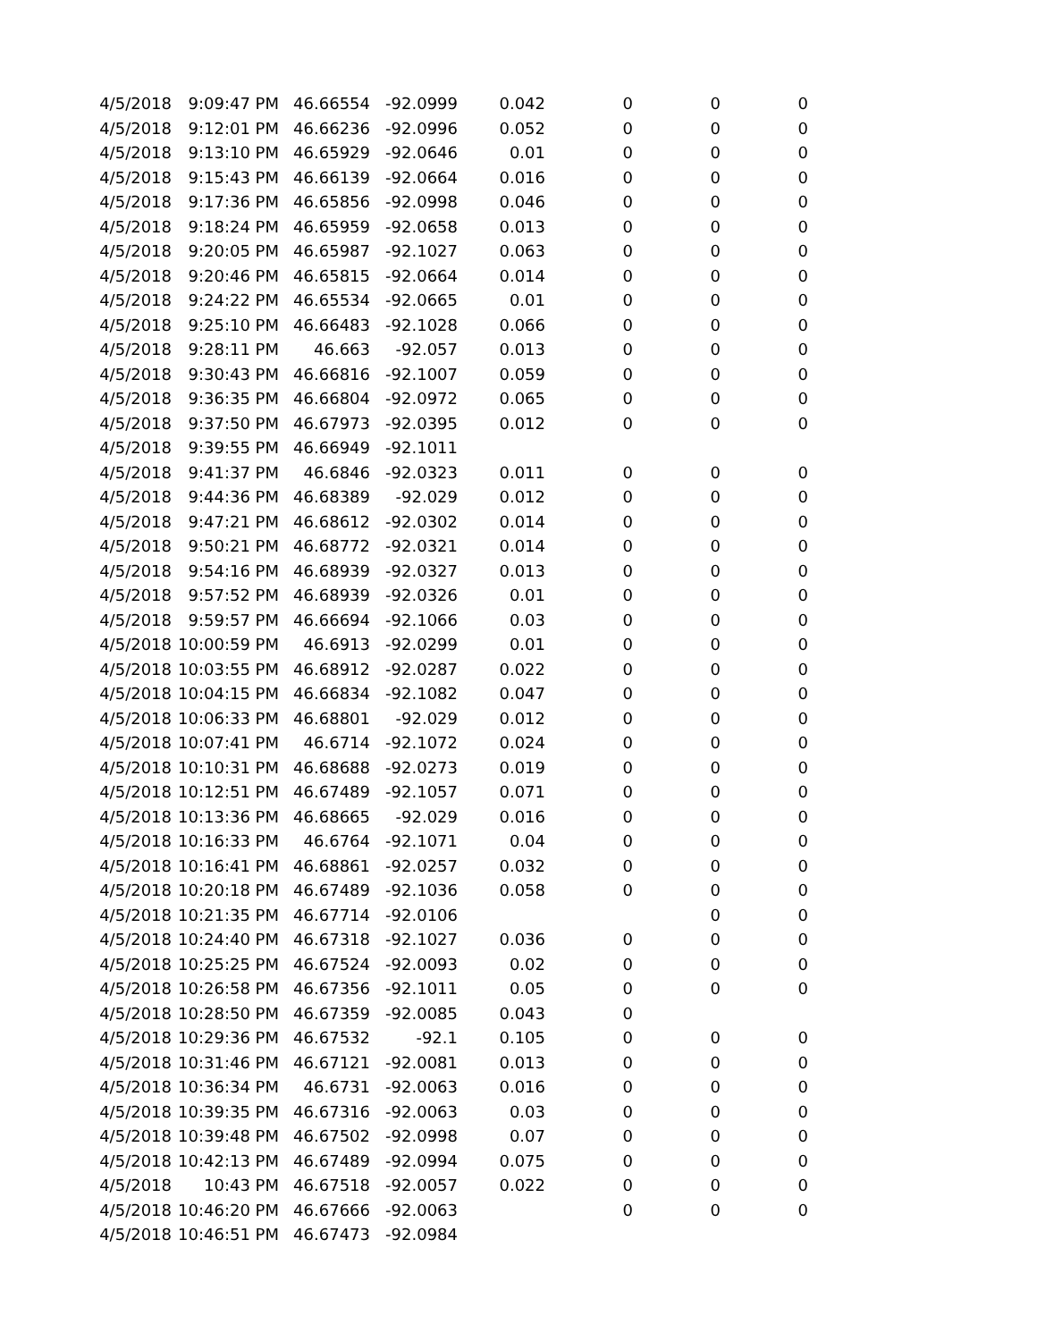| 4/5/2018 | 9:09:47 PM | 46.66554 | -92.0999 | 0.042 | 0 | 0 | 0 |
| 4/5/2018 | 9:12:01 PM | 46.66236 | -92.0996 | 0.052 | 0 | 0 | 0 |
| 4/5/2018 | 9:13:10 PM | 46.65929 | -92.0646 | 0.01 | 0 | 0 | 0 |
| 4/5/2018 | 9:15:43 PM | 46.66139 | -92.0664 | 0.016 | 0 | 0 | 0 |
| 4/5/2018 | 9:17:36 PM | 46.65856 | -92.0998 | 0.046 | 0 | 0 | 0 |
| 4/5/2018 | 9:18:24 PM | 46.65959 | -92.0658 | 0.013 | 0 | 0 | 0 |
| 4/5/2018 | 9:20:05 PM | 46.65987 | -92.1027 | 0.063 | 0 | 0 | 0 |
| 4/5/2018 | 9:20:46 PM | 46.65815 | -92.0664 | 0.014 | 0 | 0 | 0 |
| 4/5/2018 | 9:24:22 PM | 46.65534 | -92.0665 | 0.01 | 0 | 0 | 0 |
| 4/5/2018 | 9:25:10 PM | 46.66483 | -92.1028 | 0.066 | 0 | 0 | 0 |
| 4/5/2018 | 9:28:11 PM | 46.663 | -92.057 | 0.013 | 0 | 0 | 0 |
| 4/5/2018 | 9:30:43 PM | 46.66816 | -92.1007 | 0.059 | 0 | 0 | 0 |
| 4/5/2018 | 9:36:35 PM | 46.66804 | -92.0972 | 0.065 | 0 | 0 | 0 |
| 4/5/2018 | 9:37:50 PM | 46.67973 | -92.0395 | 0.012 | 0 | 0 | 0 |
| 4/5/2018 | 9:39:55 PM | 46.66949 | -92.1011 | | | | |
| 4/5/2018 | 9:41:37 PM | 46.6846 | -92.0323 | 0.011 | 0 | 0 | 0 |
| 4/5/2018 | 9:44:36 PM | 46.68389 | -92.029 | 0.012 | 0 | 0 | 0 |
| 4/5/2018 | 9:47:21 PM | 46.68612 | -92.0302 | 0.014 | 0 | 0 | 0 |
| 4/5/2018 | 9:50:21 PM | 46.68772 | -92.0321 | 0.014 | 0 | 0 | 0 |
| 4/5/2018 | 9:54:16 PM | 46.68939 | -92.0327 | 0.013 | 0 | 0 | 0 |
| 4/5/2018 | 9:57:52 PM | 46.68939 | -92.0326 | 0.01 | 0 | 0 | 0 |
| 4/5/2018 | 9:59:57 PM | 46.66694 | -92.1066 | 0.03 | 0 | 0 | 0 |
| 4/5/2018 | 10:00:59 PM | 46.6913 | -92.0299 | 0.01 | 0 | 0 | 0 |
| 4/5/2018 | 10:03:55 PM | 46.68912 | -92.0287 | 0.022 | 0 | 0 | 0 |
| 4/5/2018 | 10:04:15 PM | 46.66834 | -92.1082 | 0.047 | 0 | 0 | 0 |
| 4/5/2018 | 10:06:33 PM | 46.68801 | -92.029 | 0.012 | 0 | 0 | 0 |
| 4/5/2018 | 10:07:41 PM | 46.6714 | -92.1072 | 0.024 | 0 | 0 | 0 |
| 4/5/2018 | 10:10:31 PM | 46.68688 | -92.0273 | 0.019 | 0 | 0 | 0 |
| 4/5/2018 | 10:12:51 PM | 46.67489 | -92.1057 | 0.071 | 0 | 0 | 0 |
| 4/5/2018 | 10:13:36 PM | 46.68665 | -92.029 | 0.016 | 0 | 0 | 0 |
| 4/5/2018 | 10:16:33 PM | 46.6764 | -92.1071 | 0.04 | 0 | 0 | 0 |
| 4/5/2018 | 10:16:41 PM | 46.68861 | -92.0257 | 0.032 | 0 | 0 | 0 |
| 4/5/2018 | 10:20:18 PM | 46.67489 | -92.1036 | 0.058 | 0 | 0 | 0 |
| 4/5/2018 | 10:21:35 PM | 46.67714 | -92.0106 | | | 0 | 0 |
| 4/5/2018 | 10:24:40 PM | 46.67318 | -92.1027 | 0.036 | 0 | 0 | 0 |
| 4/5/2018 | 10:25:25 PM | 46.67524 | -92.0093 | 0.02 | 0 | 0 | 0 |
| 4/5/2018 | 10:26:58 PM | 46.67356 | -92.1011 | 0.05 | 0 | 0 | 0 |
| 4/5/2018 | 10:28:50 PM | 46.67359 | -92.0085 | 0.043 | 0 | | |
| 4/5/2018 | 10:29:36 PM | 46.67532 | -92.1 | 0.105 | 0 | 0 | 0 |
| 4/5/2018 | 10:31:46 PM | 46.67121 | -92.0081 | 0.013 | 0 | 0 | 0 |
| 4/5/2018 | 10:36:34 PM | 46.6731 | -92.0063 | 0.016 | 0 | 0 | 0 |
| 4/5/2018 | 10:39:35 PM | 46.67316 | -92.0063 | 0.03 | 0 | 0 | 0 |
| 4/5/2018 | 10:39:48 PM | 46.67502 | -92.0998 | 0.07 | 0 | 0 | 0 |
| 4/5/2018 | 10:42:13 PM | 46.67489 | -92.0994 | 0.075 | 0 | 0 | 0 |
| 4/5/2018 | 10:43 PM | 46.67518 | -92.0057 | 0.022 | 0 | 0 | 0 |
| 4/5/2018 | 10:46:20 PM | 46.67666 | -92.0063 | | 0 | 0 | 0 |
| 4/5/2018 | 10:46:51 PM | 46.67473 | -92.0984 | | | | |